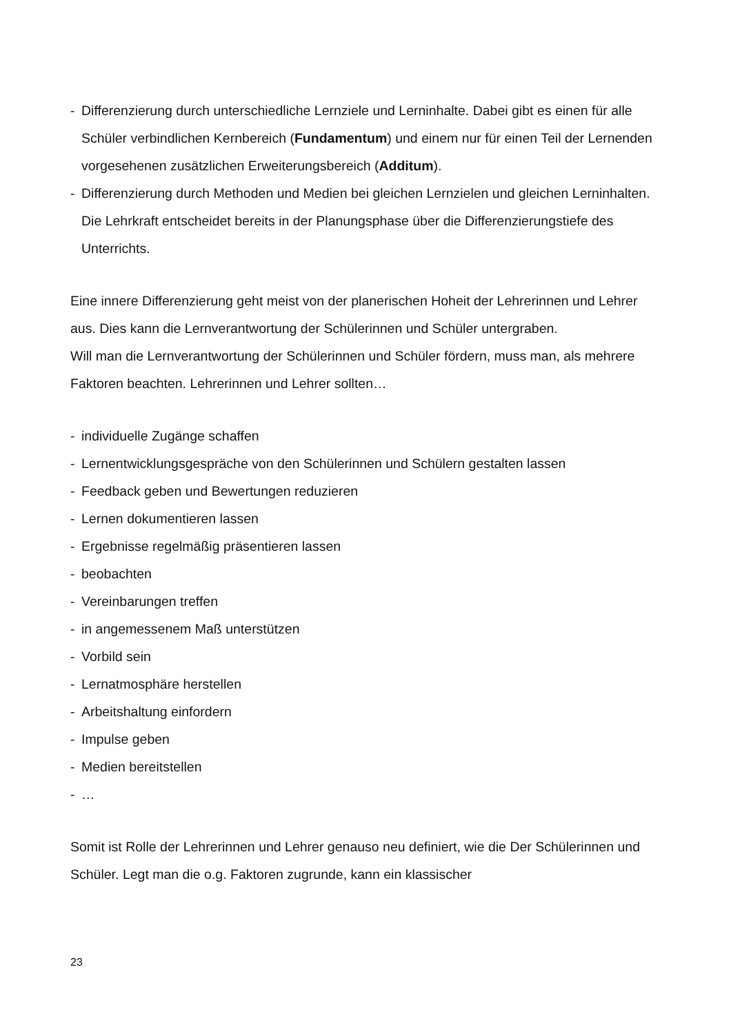- Differenzierung durch unterschiedliche Lernziele und Lerninhalte. Dabei gibt es einen für alle Schüler verbindlichen Kernbereich (Fundamentum) und einem nur für einen Teil der Lernenden vorgesehenen zusätzlichen Erweiterungsbereich (Additum).
- Differenzierung durch Methoden und Medien bei gleichen Lernzielen und gleichen Lerninhalten. Die Lehrkraft entscheidet bereits in der Planungsphase über die Differenzierungstiefe des Unterrichts.
Eine innere Differenzierung geht meist von der planerischen Hoheit der Lehrerinnen und Lehrer aus. Dies kann die Lernverantwortung der Schülerinnen und Schüler untergraben.
Will man die Lernverantwortung der Schülerinnen und Schüler fördern, muss man, als mehrere Faktoren beachten. Lehrerinnen und Lehrer sollten…
- individuelle Zugänge schaffen
- Lernentwicklungsgespräche von den Schülerinnen und Schülern gestalten lassen
- Feedback geben und Bewertungen reduzieren
- Lernen dokumentieren lassen
- Ergebnisse regelmäßig präsentieren lassen
- beobachten
- Vereinbarungen treffen
- in angemessenem Maß unterstützen
- Vorbild sein
- Lernatmosphäre herstellen
- Arbeitshaltung einfordern
- Impulse geben
- Medien bereitstellen
- …
Somit ist Rolle der Lehrerinnen und Lehrer genauso neu definiert, wie die Der Schülerinnen und Schüler. Legt man die o.g. Faktoren zugrunde, kann ein klassischer
23